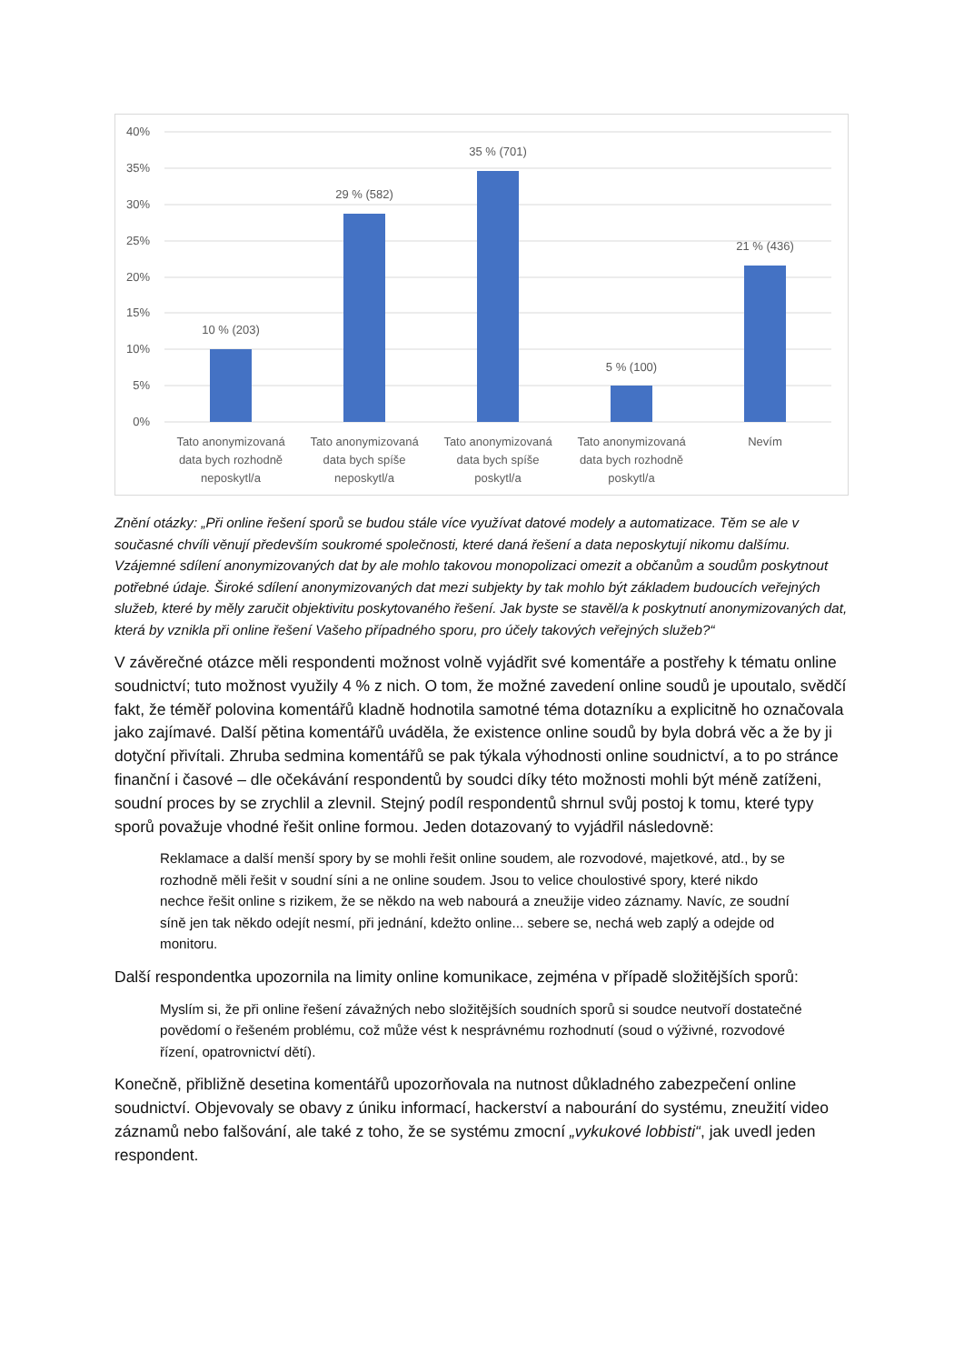40%
35%
30%
25%
20%
15%
10%
5%
0%
10 % (203)
29 % (582)
35 % (701)
5 % (100)
21 % (436)
Tato anonymizovaná
data bych rozhodně
neposkytl/a
Tato anonymizovaná
data bych spíše
neposkytl/a
Tato anonymizovaná
data bych spíše
poskytl/a
Tato anonymizovaná
data bych rozhodně
poskytl/a
Nevím
Znění otázky: „Při online řešení sporů se budou stále více využívat datové modely a automatizace. Těm se ale v současné chvíli věnují především soukromé společnosti, které daná řešení a data neposkytují nikomu dalšímu. Vzájemné sdílení anonymizovaných dat by ale mohlo takovou monopolizaci omezit a občanům a soudům poskytnout potřebné údaje. Široké sdílení anonymizovaných dat mezi subjekty by tak mohlo být základem budoucích veřejných služeb, které by měly zaručit objektivitu poskytovaného řešení. Jak byste se stavěl/a k poskytnutí anonymizovaných dat, která by vznikla při online řešení Vašeho případného sporu, pro účely takových veřejných služeb?“
V závěrečné otázce měli respondenti možnost volně vyjádřit své komentáře a postřehy k tématu online soudnictví; tuto možnost využily 4 % z nich. O tom, že možné zavedení online soudů je upoutalo, svědčí fakt, že téměř polovina komentářů kladně hodnotila samotné téma dotazníku a explicitně ho označovala jako zajímavé. Další pětina komentářů uváděla, že existence online soudů by byla dobrá věc a že by ji dotyční přivítali. Zhruba sedmina komentářů se pak týkala výhodnosti online soudnictví, a to po stránce finanční i časové – dle očekávání respondentů by soudci díky této možnosti mohli být méně zatíženi, soudní proces by se zrychlil a zlevnil. Stejný podíl respondentů shrnul svůj postoj k tomu, které typy sporů považuje vhodné řešit online formou. Jeden dotazovaný to vyjádřil následovně:
Reklamace a další menší spory by se mohli řešit online soudem, ale rozvodové, majetkové, atd., by se rozhodně měli řešit v soudní síni a ne online soudem. Jsou to velice choulostivé spory, které nikdo nechce řešit online s rizikem, že se někdo na web nabourá a zneužije video záznamy. Navíc, ze soudní síně jen tak někdo odejít nesmí, při jednání, kdežto online... sebere se, nechá web zaplý a odejde od monitoru.
Další respondentka upozornila na limity online komunikace, zejména v případě složitějších sporů:
Myslím si, že při online řešení závažných nebo složitějších soudních sporů si soudce neutvoří dostatečné povědomí o řešeném problému, což může vést k nesprávnému rozhodnutí (soud o výživné, rozvodové řízení, opatrovnictví dětí).
Konečně, přibližně desetina komentářů upozorňovala na nutnost důkladného zabezpečení online soudnictví. Objevovaly se obavy z úniku informací, hackerství a nabourání do systému, zneužití video záznamů nebo falšování, ale také z toho, že se systému zmocní „vykukové lobbisti“, jak uvedl jeden respondent.